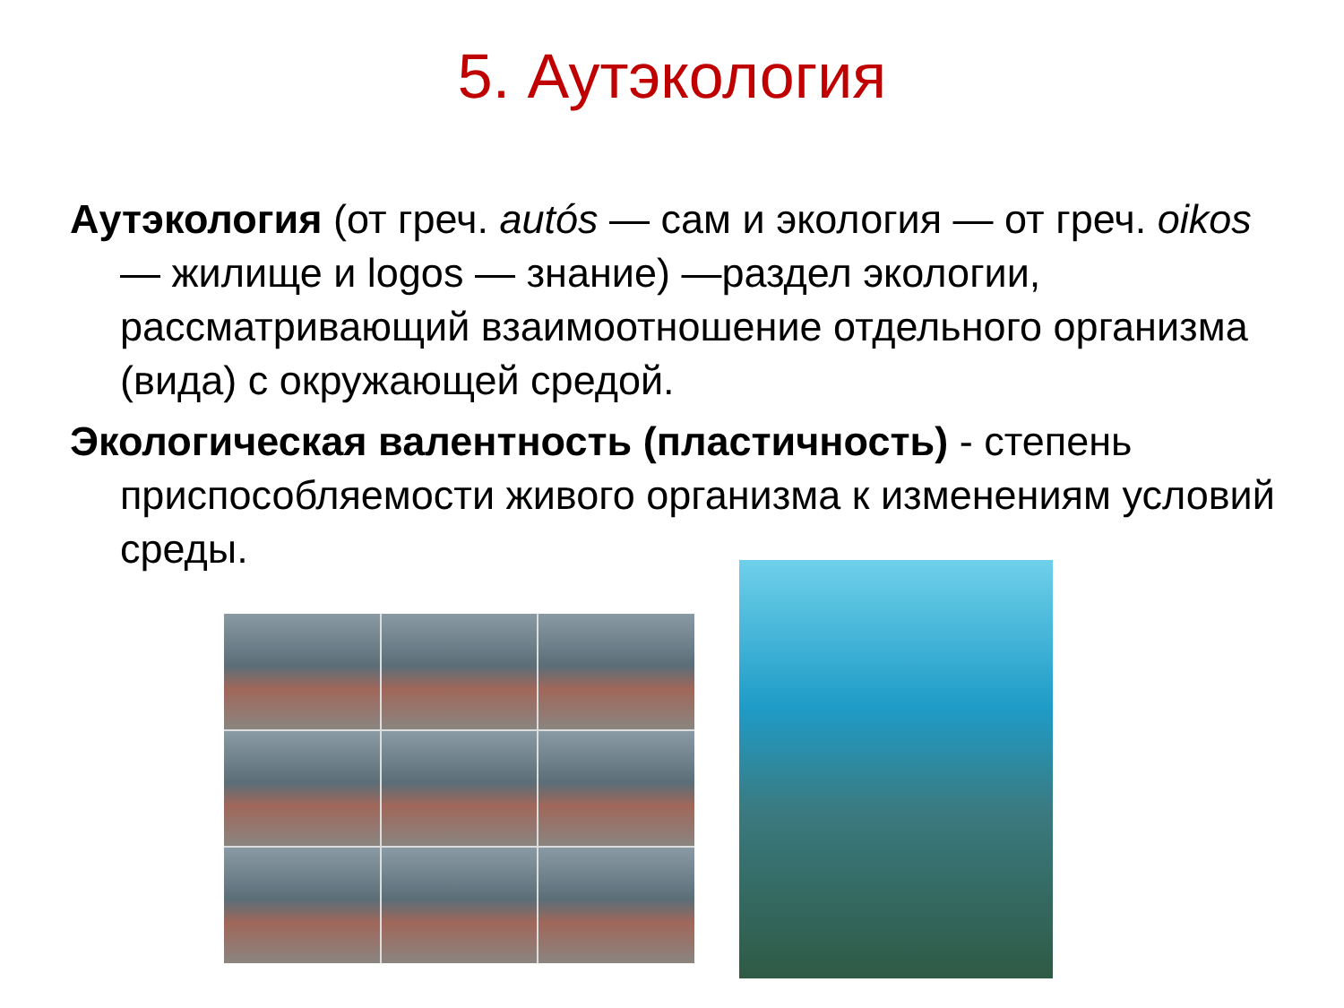5. Аутэкология
Аутэкология (от греч. autós — сам и экология — от греч. oikos — жилище и logos — знание) —раздел экологии, рассматривающий взаимоотношение отдельного организма (вида) с окружающей средой.
Экологическая валентность (пластичность) - степень приспособляемости живого организма к изменениям условий среды.